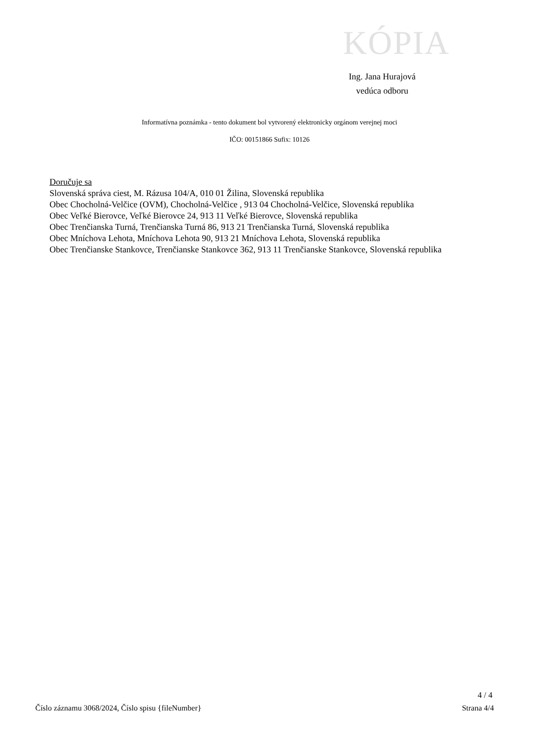KÓPIA
Ing. Jana Hurajová
vedúca odboru
Informatívna poznámka - tento dokument bol vytvorený elektronicky orgánom verejnej moci
IČO: 00151866 Sufix: 10126
Doručuje sa
Slovenská správa ciest, M. Rázusa 104/A, 010 01 Žilina, Slovenská republika
Obec Chocholná-Velčice (OVM), Chocholná-Velčice , 913 04 Chocholná-Velčice, Slovenská republika
Obec Veľké Bierovce, Veľké Bierovce 24, 913 11 Veľké Bierovce, Slovenská republika
Obec Trenčianska Turná, Trenčianska Turná 86, 913 21 Trenčianska Turná, Slovenská republika
Obec Mníchova Lehota, Mníchova Lehota 90, 913 21 Mníchova Lehota, Slovenská republika
Obec Trenčianske Stankovce, Trenčianske Stankovce 362, 913 11 Trenčianske Stankovce, Slovenská republika
4 / 4
Číslo záznamu 3068/2024, Číslo spisu {fileNumber} Strana 4/4